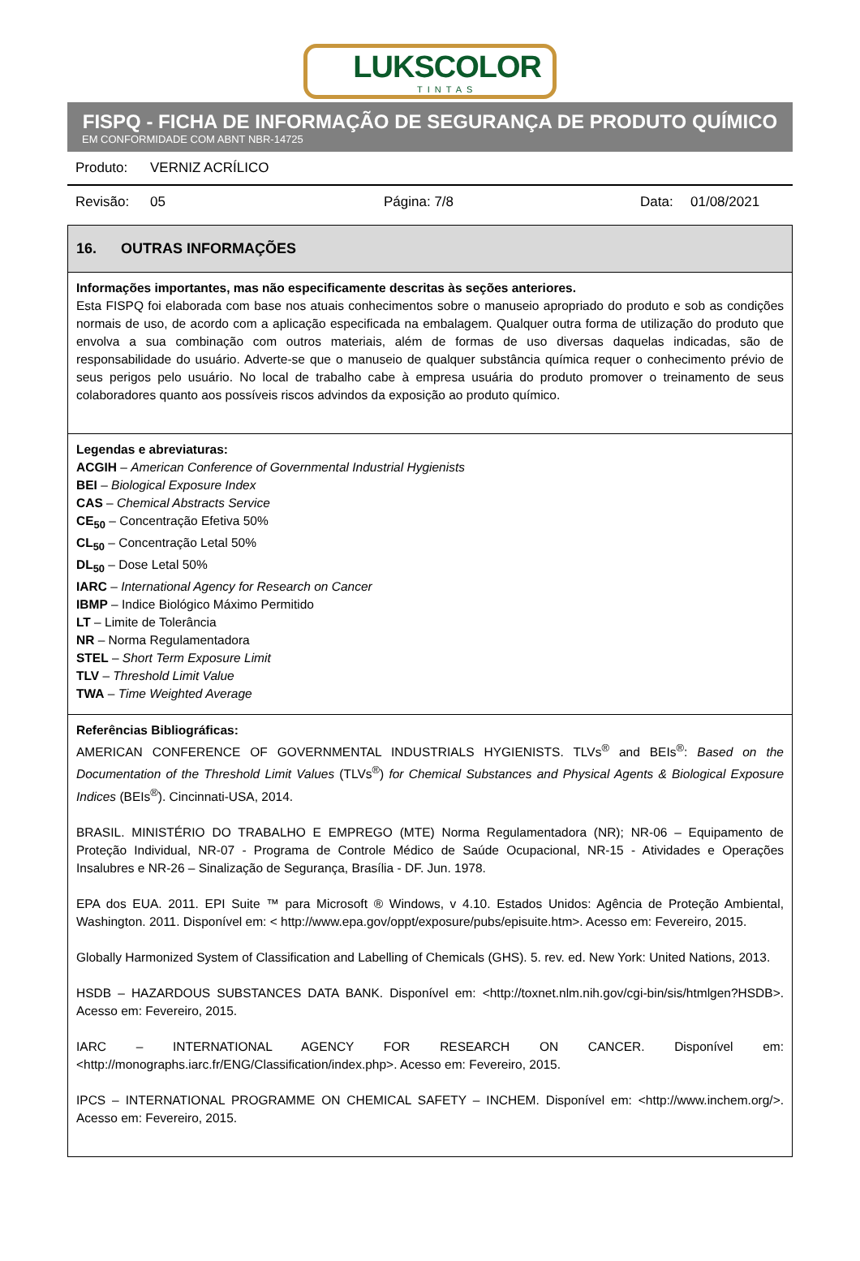LUKSCOLOR
TINTAS
FISPQ - FICHA DE INFORMAÇÃO DE SEGURANÇA DE PRODUTO QUÍMICO
EM CONFORMIDADE COM ABNT NBR-14725
Produto: VERNIZ ACRÍLICO
Revisão: 05 Página: 7/8 Data: 01/08/2021
16. OUTRAS INFORMAÇÕES
Informações importantes, mas não especificamente descritas às seções anteriores.
Esta FISPQ foi elaborada com base nos atuais conhecimentos sobre o manuseio apropriado do produto e sob as condições normais de uso, de acordo com a aplicação especificada na embalagem. Qualquer outra forma de utilização do produto que envolva a sua combinação com outros materiais, além de formas de uso diversas daquelas indicadas, são de responsabilidade do usuário. Adverte-se que o manuseio de qualquer substância química requer o conhecimento prévio de seus perigos pelo usuário. No local de trabalho cabe à empresa usuária do produto promover o treinamento de seus colaboradores quanto aos possíveis riscos advindos da exposição ao produto químico.
Legendas e abreviaturas:
ACGIH – American Conference of Governmental Industrial Hygienists
BEI – Biological Exposure Index
CAS – Chemical Abstracts Service
CE<sub>50</sub> – Concentração Efetiva 50%
CL<sub>50</sub> – Concentração Letal 50%
DL<sub>50</sub> – Dose Letal 50%
IARC – International Agency for Research on Cancer
IBMP – Indice Biológico Máximo Permitido
LT – Limite de Tolerância
NR – Norma Regulamentadora
STEL – Short Term Exposure Limit
TLV – Threshold Limit Value
TWA – Time Weighted Average
Referências Bibliográficas:
AMERICAN CONFERENCE OF GOVERNMENTAL INDUSTRIALS HYGIENISTS. TLVs<sup>®</sup> and BEIs<sup>®</sup>: Based on the Documentation of the Threshold Limit Values (TLVs<sup>®</sup>) for Chemical Substances and Physical Agents & Biological Exposure Indices (BEIs<sup>®</sup>). Cincinnati-USA, 2014.
BRASIL. MINISTÉRIO DO TRABALHO E EMPREGO (MTE) Norma Regulamentadora (NR); NR-06 – Equipamento de Proteção Individual, NR-07 - Programa de Controle Médico de Saúde Ocupacional, NR-15 - Atividades e Operações Insalubres e NR-26 – Sinalização de Segurança, Brasília - DF. Jun. 1978.
EPA dos EUA. 2011. EPI Suite ™ para Microsoft ® Windows, v 4.10. Estados Unidos: Agência de Proteção Ambiental, Washington. 2011. Disponível em: < http://www.epa.gov/oppt/exposure/pubs/episuite.htm>. Acesso em: Fevereiro, 2015.
Globally Harmonized System of Classification and Labelling of Chemicals (GHS). 5. rev. ed. New York: United Nations, 2013.
HSDB – HAZARDOUS SUBSTANCES DATA BANK. Disponível em: <http://toxnet.nlm.nih.gov/cgi-bin/sis/htmlgen?HSDB>. Acesso em: Fevereiro, 2015.
IARC – INTERNATIONAL AGENCY FOR RESEARCH ON CANCER. Disponível em: <http://monographs.iarc.fr/ENG/Classification/index.php>. Acesso em: Fevereiro, 2015.
IPCS – INTERNATIONAL PROGRAMME ON CHEMICAL SAFETY – INCHEM. Disponível em: <http://www.inchem.org/>. Acesso em: Fevereiro, 2015.